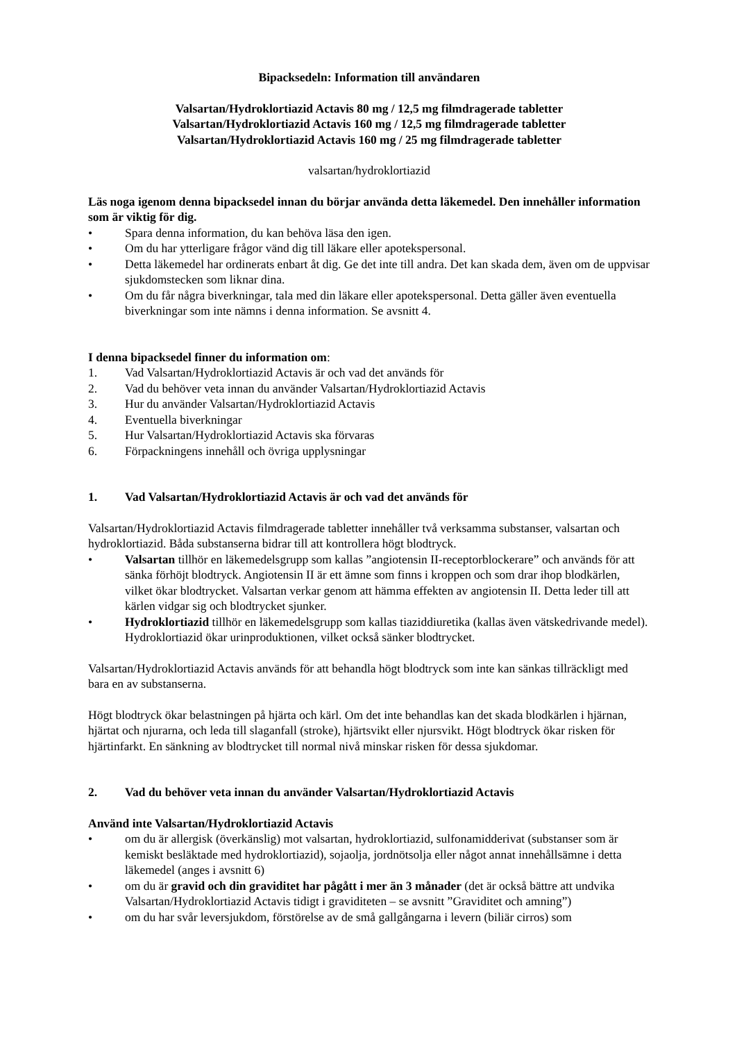Bipacksedeln: Information till användaren
Valsartan/Hydroklortiazid Actavis 80 mg / 12,5 mg filmdragerade tabletter
Valsartan/Hydroklortiazid Actavis 160 mg / 12,5 mg filmdragerade tabletter
Valsartan/Hydroklortiazid Actavis 160 mg / 25 mg filmdragerade tabletter
valsartan/hydroklortiazid
Läs noga igenom denna bipacksedel innan du börjar använda detta läkemedel. Den innehåller information som är viktig för dig.
• Spara denna information, du kan behöva läsa den igen.
• Om du har ytterligare frågor vänd dig till läkare eller apotekspersonal.
• Detta läkemedel har ordinerats enbart åt dig. Ge det inte till andra. Det kan skada dem, även om de uppvisar sjukdomstecken som liknar dina.
• Om du får några biverkningar, tala med din läkare eller apotekspersonal. Detta gäller även eventuella biverkningar som inte nämns i denna information. Se avsnitt 4.
I denna bipacksedel finner du information om:
1. Vad Valsartan/Hydroklortiazid Actavis är och vad det används för
2. Vad du behöver veta innan du använder Valsartan/Hydroklortiazid Actavis
3. Hur du använder Valsartan/Hydroklortiazid Actavis
4. Eventuella biverkningar
5. Hur Valsartan/Hydroklortiazid Actavis ska förvaras
6. Förpackningens innehåll och övriga upplysningar
1. Vad Valsartan/Hydroklortiazid Actavis är och vad det används för
Valsartan/Hydroklortiazid Actavis filmdragerade tabletter innehåller två verksamma substanser, valsartan och hydroklortiazid. Båda substanserna bidrar till att kontrollera högt blodtryck.
• Valsartan tillhör en läkemedelsgrupp som kallas ”angiotensin II-receptorblockerare” och används för att sänka förhöjt blodtryck. Angiotensin II är ett ämne som finns i kroppen och som drar ihop blodkärlen, vilket ökar blodtrycket. Valsartan verkar genom att hämma effekten av angiotensin II. Detta leder till att kärlen vidgar sig och blodtrycket sjunker.
• Hydroklortiazid tillhör en läkemedelsgrupp som kallas tiaziddiuretika (kallas även vätskedrivande medel). Hydroklortiazid ökar urinproduktionen, vilket också sänker blodtrycket.
Valsartan/Hydroklortiazid Actavis används för att behandla högt blodtryck som inte kan sänkas tillräckligt med bara en av substanserna.
Högt blodtryck ökar belastningen på hjärta och kärl. Om det inte behandlas kan det skada blodkärlen i hjärnan, hjärtat och njurarna, och leda till slaganfall (stroke), hjärtsvikt eller njursvikt. Högt blodtryck ökar risken för hjärtinfarkt. En sänkning av blodtrycket till normal nivå minskar risken för dessa sjukdomar.
2. Vad du behöver veta innan du använder Valsartan/Hydroklortiazid Actavis
Använd inte Valsartan/Hydroklortiazid Actavis
• om du är allergisk (överkänslig) mot valsartan, hydroklortiazid, sulfonamidderivat (substanser som är kemiskt besläktade med hydroklortiazid), sojaolja, jordnötsolja eller något annat innehållsämne i detta läkemedel (anges i avsnitt 6)
• om du är gravid och din graviditet har pågått i mer än 3 månader (det är också bättre att undvika Valsartan/Hydroklortiazid Actavis tidigt i graviditeten – se avsnitt ”Graviditet och amning”)
• om du har svår leversjukdom, förstörelse av de små gallgångarna i levern (biliär cirros) som